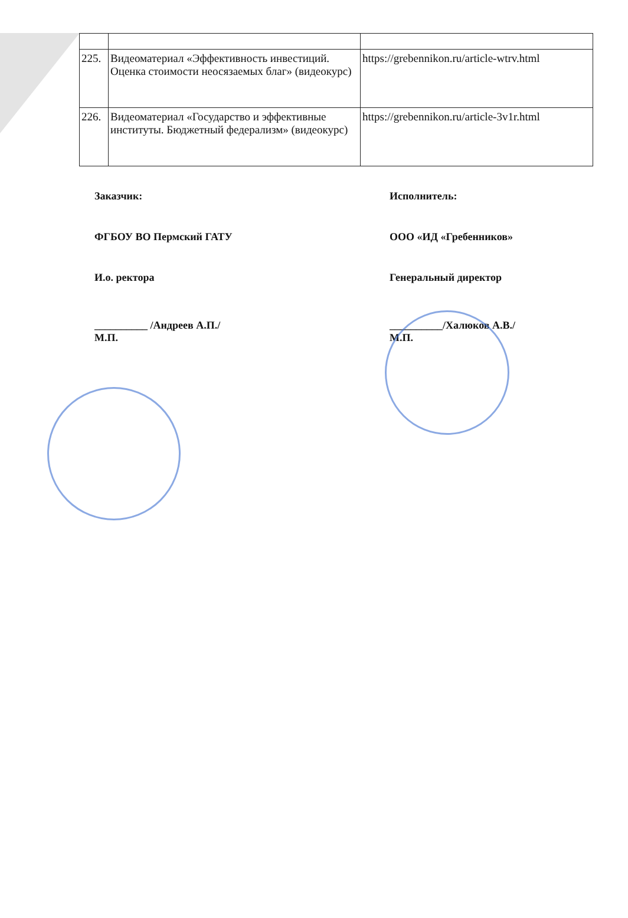| 225. | Видеоматериал «Эффективность инвестиций. Оценка стоимости неосязаемых благ» (видеокурс) | https://grebennikon.ru/article-wtrv.html |
| 226. | Видеоматериал «Государство и эффективные институты. Бюджетный федерализм» (видеокурс) | https://grebennikon.ru/article-3v1r.html |
Заказчик:
ФГБОУ ВО Пермский ГАТУ
И.о. ректора
__________ /Андреев А.П./
М.П.
Исполнитель:
ООО «ИД «Гребенников»
Генеральный директор
__________/Халюков А.В./
М.П.